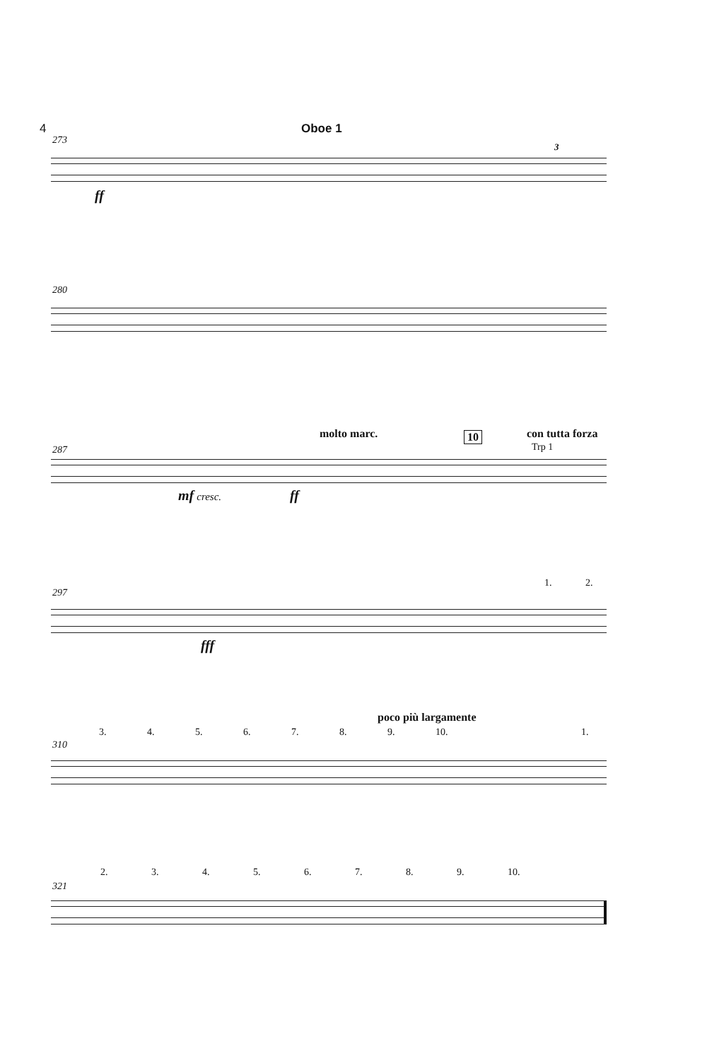4 Oboe 1
273
ff
3
280
molto marc. 10 con tutta forza
287 Trp 1
mf cresc. ff
1. 2.
297
fff
poco più largamente
3. 4. 5. 6. 7. 8. 9. 10. 1.
310
2. 3. 4. 5. 6. 7. 8. 9. 10.
321